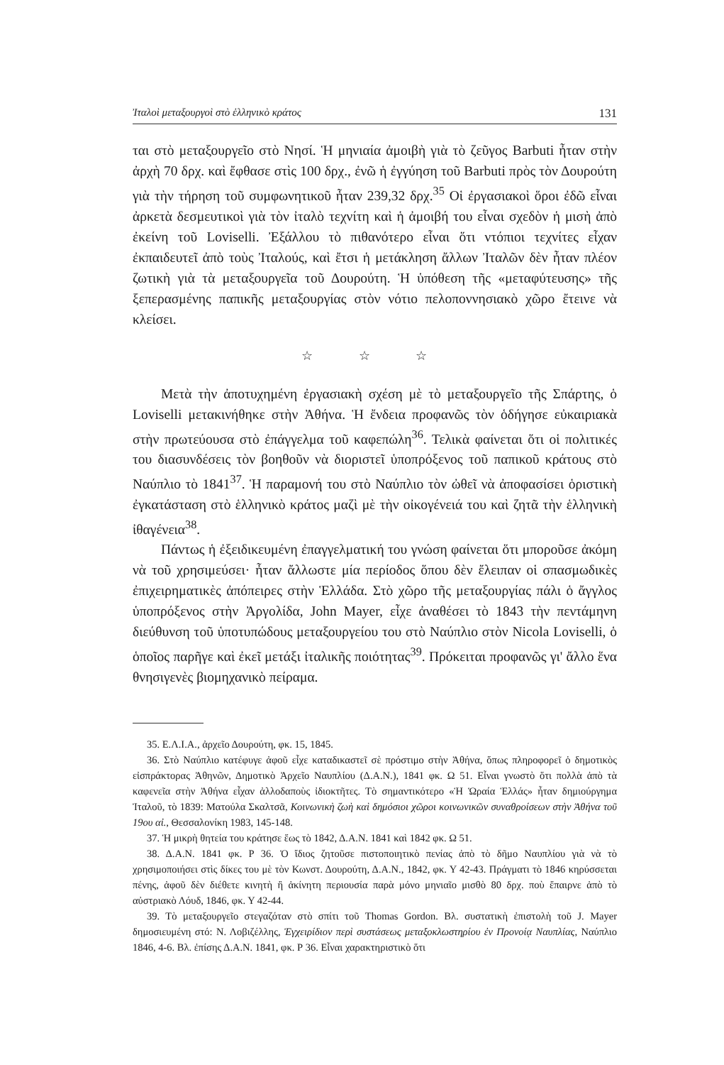Ἰταλοὶ μεταξουργοὶ στὸ ἑλληνικὸ κράτος 131
ται στὸ μεταξουργεῖο στὸ Νησί. Ἡ μηνιαία ἀμοιβὴ γιὰ τὸ ζεῦγος Barbuti ἦταν στὴν ἀρχὴ 70 δρχ. καὶ ἔφθασε στὶς 100 δρχ., ἐνῶ ἡ ἐγγύηση τοῦ Barbuti πρὸς τὸν Δουρούτη γιὰ τὴν τήρηση τοῦ συμφωνητικοῦ ἦταν 239,32 δρχ.<sup>35</sup> Οἱ ἐργασιακοὶ ὅροι ἐδῶ εἶναι ἀρκετὰ δεσμευτικοὶ γιὰ τὸν ἰταλὸ τεχνίτη καὶ ἡ ἀμοιβή του εἶναι σχεδὸν ἡ μισὴ ἀπὸ ἐκείνη τοῦ Loviselli. Ἐξάλλου τὸ πιθανότερο εἶναι ὅτι ντόπιοι τεχνίτες εἶχαν ἐκπαιδευτεῖ ἀπὸ τοὺς Ἰταλούς, καὶ ἔτσι ἡ μετάκληση ἄλλων Ἰταλῶν δὲν ἦταν πλέον ζωτικὴ γιὰ τὰ μεταξουργεῖα τοῦ Δουρούτη. Ἡ ὑπόθεση τῆς «μεταφύτευσης» τῆς ξεπερασμένης παπικῆς μεταξουργίας στὸν νότιο πελοποννησιακὸ χῶρο ἔτεινε νὰ κλείσει.
☆ ☆ ☆
Μετὰ τὴν ἀποτυχημένη ἐργασιακὴ σχέση μὲ τὸ μεταξουργεῖο τῆς Σπάρτης, ὁ Loviselli μετακινήθηκε στὴν Ἀθήνα. Ἡ ἔνδεια προφανῶς τὸν ὁδήγησε εὐκαιριακὰ στὴν πρωτεύουσα στὸ ἐπάγγελμα τοῦ καφεπώλη<sup>36</sup>. Τελικὰ φαίνεται ὅτι οἱ πολιτικές του διασυνδέσεις τὸν βοηθοῦν νὰ διοριστεῖ ὑποπρόξενος τοῦ παπικοῦ κράτους στὸ Ναύπλιο τὸ 1841<sup>37</sup>. Ἡ παραμονή του στὸ Ναύπλιο τὸν ὠθεῖ νὰ ἀποφασίσει ὁριστικὴ ἐγκατάσταση στὸ ἑλληνικὸ κράτος μαζὶ μὲ τὴν οἰκογένειά του καὶ ζητᾶ τὴν ἑλληνικὴ ἰθαγένεια<sup>38</sup>.
Πάντως ἡ ἐξειδικευμένη ἐπαγγελματική του γνώση φαίνεται ὅτι μποροῦσε ἀκόμη νὰ τοῦ χρησιμεύσει· ἦταν ἄλλωστε μία περίοδος ὅπου δὲν ἔλειπαν οἱ σπασμωδικὲς ἐπιχειρηματικὲς ἀπόπειρες στὴν Ἑλλάδα. Στὸ χῶρο τῆς μεταξουργίας πάλι ὁ ἄγγλος ὑποπρόξενος στὴν Ἀργολίδα, John Mayer, εἶχε ἀναθέσει τὸ 1843 τὴν πεντάμηνη διεύθυνση τοῦ ὑποτυπώδους μεταξουργείου του στὸ Ναύπλιο στὸν Nicola Loviselli, ὁ ὁποῖος παρῆγε καὶ ἐκεῖ μετάξι ἰταλικῆς ποιότητας<sup>39</sup>. Πρόκειται προφανῶς γι' ἄλλο ἕνα θνησιγενὲς βιομηχανικὸ πείραμα.
35. Ε.Λ.Ι.Α., ἀρχεῖο Δουρούτη, φκ. 15, 1845.
36. Στὸ Ναύπλιο κατέφυγε ἀφοῦ εἶχε καταδικαστεῖ σὲ πρόστιμο στὴν Ἀθήνα, ὅπως πληροφορεῖ ὁ δημοτικὸς εἰσπράκτορας Ἀθηνῶν, Δημοτικὸ Ἀρχεῖο Ναυπλίου (Δ.Α.Ν.), 1841 φκ. Ω 51. Εἶναι γνωστὸ ὅτι πολλὰ ἀπὸ τὰ καφενεῖα στὴν Ἀθήνα εἶχαν ἀλλοδαποὺς ἰδιοκτῆτες. Τὸ σημαντικότερο «Ἡ Ὡραία Ἑλλάς» ἦταν δημιούργημα Ἰταλοῦ, τὸ 1839: Ματούλα Σκαλτσᾶ, Κοινωνικὴ ζωὴ καὶ δημόσιοι χῶροι κοινωνικῶν συναθροίσεων στὴν Ἀθήνα τοῦ 19ου αἰ., Θεσσαλονίκη 1983, 145-148.
37. Ἡ μικρὴ θητεία του κράτησε ἕως τὸ 1842, Δ.Α.Ν. 1841 καὶ 1842 φκ. Ω 51.
38. Δ.Α.Ν. 1841 φκ. Ρ 36. Ὁ ἴδιος ζητοῦσε πιστοποιητικὸ πενίας ἀπὸ τὸ δῆμο Ναυπλίου γιὰ νὰ τὸ χρησιμοποιήσει στὶς δίκες του μὲ τὸν Κωνστ. Δουρούτη, Δ.Α.Ν., 1842, φκ. Υ 42-43. Πράγματι τὸ 1846 κηρύσσεται πένης, ἀφοῦ δὲν διέθετε κινητὴ ἢ ἀκίνητη περιουσία παρὰ μόνο μηνιαῖο μισθὸ 80 δρχ. ποὺ ἔπαιρνε ἀπὸ τὸ αὐστριακὸ Λόυδ, 1846, φκ. Υ 42-44.
39. Τὸ μεταξουργεῖο στεγαζόταν στὸ σπίτι τοῦ Thomas Gordon. Βλ. συστατικὴ ἐπιστολὴ τοῦ J. Mayer δημοσιευμένη στό: Ν. Λοβιζέλλης, Ἐγχειρίδιον περὶ συστάσεως μεταξοκλωστηρίου ἐν Προνοίᾳ Ναυπλίας, Ναύπλιο 1846, 4-6. Βλ. ἐπίσης Δ.Α.Ν. 1841, φκ. Ρ 36. Εἶναι χαρακτηριστικὸ ὅτι